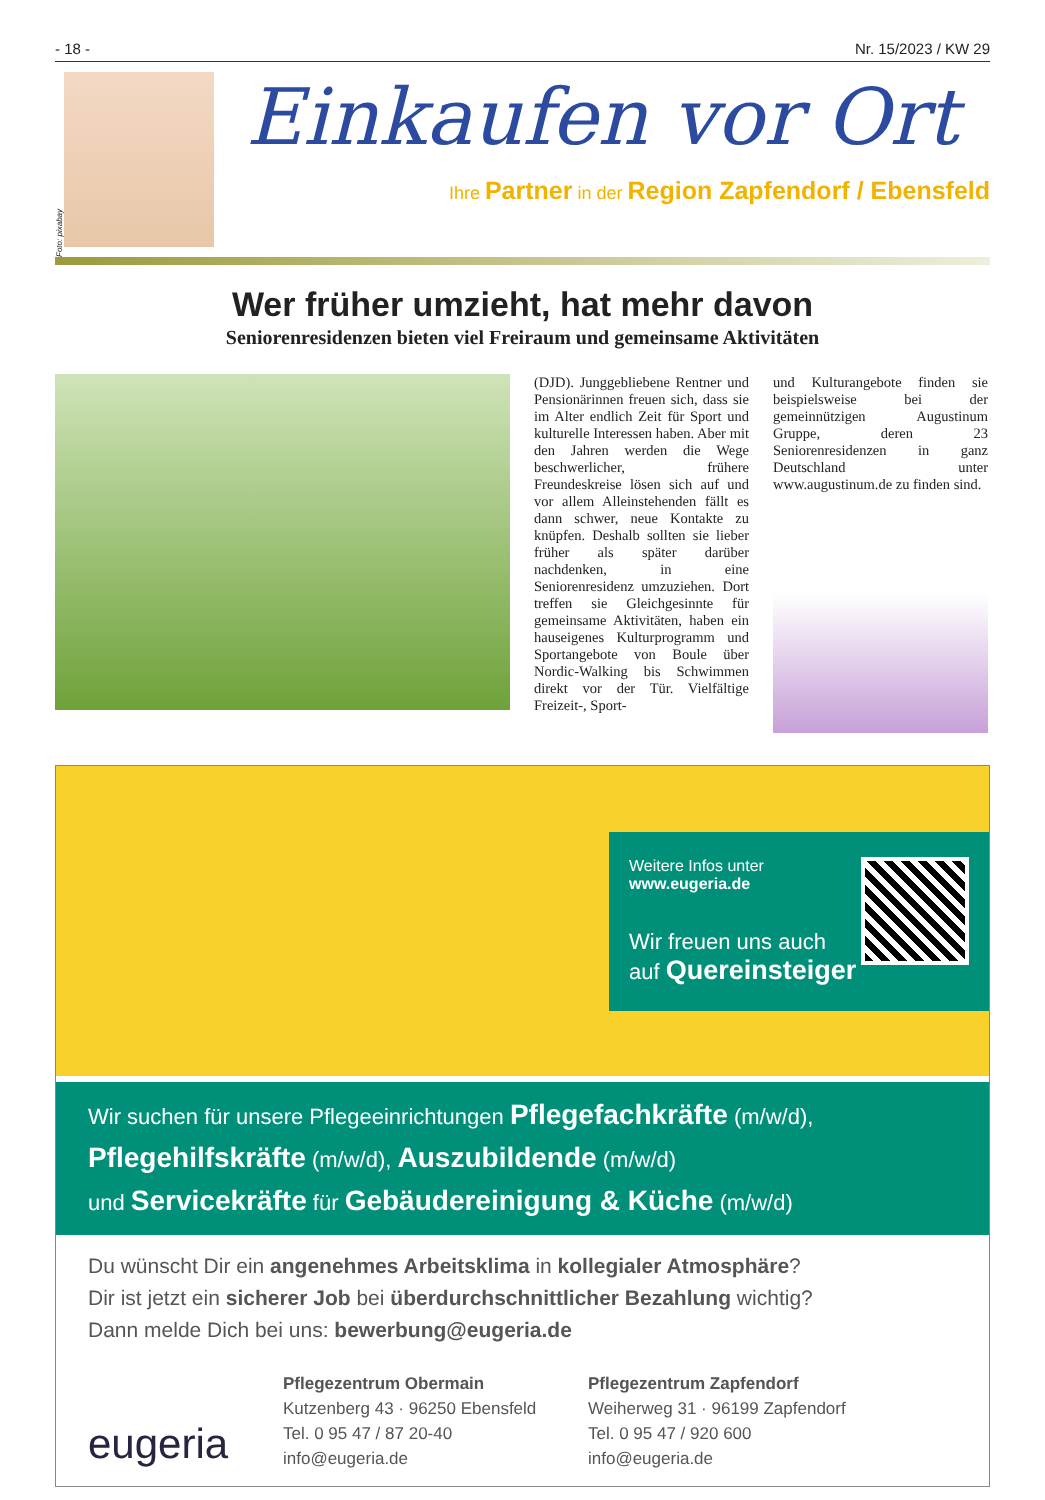- 18 - Nr. 15/2023 / KW 29
Foto: pixabay
Einkaufen vor Ort
Ihre Partner in der Region Zapfendorf / Ebensfeld
Wer früher umzieht, hat mehr davon
Seniorenresidenzen bieten viel Freiraum und gemeinsame Aktivitäten
(DJD). Junggebliebene Rentner und Pensionärinnen freuen sich, dass sie im Alter endlich Zeit für Sport und kulturelle Interessen haben. Aber mit den Jahren werden die Wege beschwerlicher, frühere Freundeskreise lösen sich auf und vor allem Alleinstehenden fällt es dann schwer, neue Kontakte zu knüpfen. Deshalb sollten sie lieber früher als später darüber nachdenken, in eine Seniorenresidenz umzuziehen. Dort treffen sie Gleichgesinnte für gemeinsame Aktivitäten, haben ein hauseigenes Kulturprogramm und Sportangebote von Boule über Nordic-Walking bis Schwimmen direkt vor der Tür. Vielfältige Freizeit-, Sport-
und Kulturangebote finden sie beispielsweise bei der gemeinnützigen Augustinum Gruppe, deren 23 Seniorenresidenzen in ganz Deutschland unter www.augustinum.de zu finden sind.
Weitere Infos unter
www.eugeria.de
Wir freuen uns auch
auf Quereinsteiger
Wir suchen für unsere Pflegeeinrichtungen Pflegefachkräfte (m/w/d),
Pflegehilfskräfte (m/w/d), Auszubildende (m/w/d)
und Servicekräfte für Gebäudereinigung & Küche (m/w/d)
Du wünscht Dir ein angenehmes Arbeitsklima in kollegialer Atmosphäre?
Dir ist jetzt ein sicherer Job bei überdurchschnittlicher Bezahlung wichtig?
Dann melde Dich bei uns: bewerbung@eugeria.de
eugeria
Pflegezentrum Obermain
Kutzenberg 43 · 96250 Ebensfeld
Tel. 0 95 47 / 87 20-40
info@eugeria.de
Pflegezentrum Zapfendorf
Weiherweg 31 · 96199 Zapfendorf
Tel. 0 95 47 / 920 600
info@eugeria.de